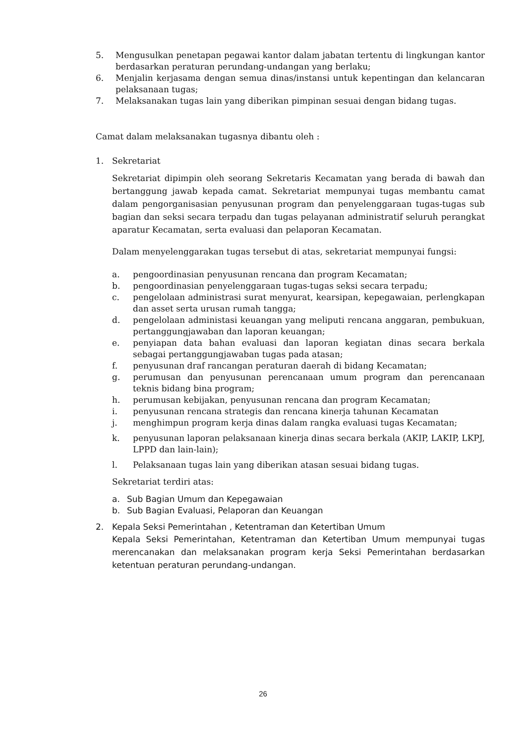5. Mengusulkan penetapan pegawai kantor dalam jabatan tertentu di lingkungan kantor berdasarkan peraturan perundang-undangan yang berlaku;
6. Menjalin kerjasama dengan semua dinas/instansi untuk kepentingan dan kelancaran pelaksanaan tugas;
7. Melaksanakan tugas lain yang diberikan pimpinan sesuai dengan bidang tugas.
Camat dalam melaksanakan tugasnya dibantu oleh :
1. Sekretariat
Sekretariat dipimpin oleh seorang Sekretaris Kecamatan yang berada di bawah dan bertanggung jawab kepada camat. Sekretariat mempunyai tugas membantu camat dalam pengorganisasian penyusunan program dan penyelenggaraan tugas-tugas sub bagian dan seksi secara terpadu dan tugas pelayanan administratif seluruh perangkat aparatur Kecamatan, serta evaluasi dan pelaporan Kecamatan.
Dalam menyelenggarakan tugas tersebut di atas, sekretariat mempunyai fungsi:
a. pengoordinasian penyusunan rencana dan program Kecamatan;
b. pengoordinasian penyelenggaraan tugas-tugas seksi secara terpadu;
c. pengelolaan administrasi surat menyurat, kearsipan, kepegawaian, perlengkapan dan asset serta urusan rumah tangga;
d. pengelolaan administasi keuangan yang meliputi rencana anggaran, pembukuan, pertanggungjawaban dan laporan keuangan;
e. penyiapan data bahan evaluasi dan laporan kegiatan dinas secara berkala sebagai pertanggungjawaban tugas pada atasan;
f. penyusunan draf rancangan peraturan daerah di bidang Kecamatan;
g. perumusan dan penyusunan perencanaan umum program dan perencanaan teknis bidang bina program;
h. perumusan kebijakan, penyusunan rencana dan program Kecamatan;
i. penyusunan rencana strategis dan rencana kinerja tahunan Kecamatan
j. menghimpun program kerja dinas dalam rangka evaluasi tugas Kecamatan;
k. penyusunan laporan pelaksanaan kinerja dinas secara berkala (AKIP, LAKIP, LKPJ, LPPD dan lain-lain);
l. Pelaksanaan tugas lain yang diberikan atasan sesuai bidang tugas.
Sekretariat terdiri atas:
a. Sub Bagian Umum dan Kepegawaian
b. Sub Bagian Evaluasi, Pelaporan dan Keuangan
2. Kepala Seksi Pemerintahan , Ketentraman dan Ketertiban Umum
Kepala Seksi Pemerintahan, Ketentraman dan Ketertiban Umum mempunyai tugas merencanakan dan melaksanakan program kerja Seksi Pemerintahan berdasarkan ketentuan peraturan perundang-undangan.
26